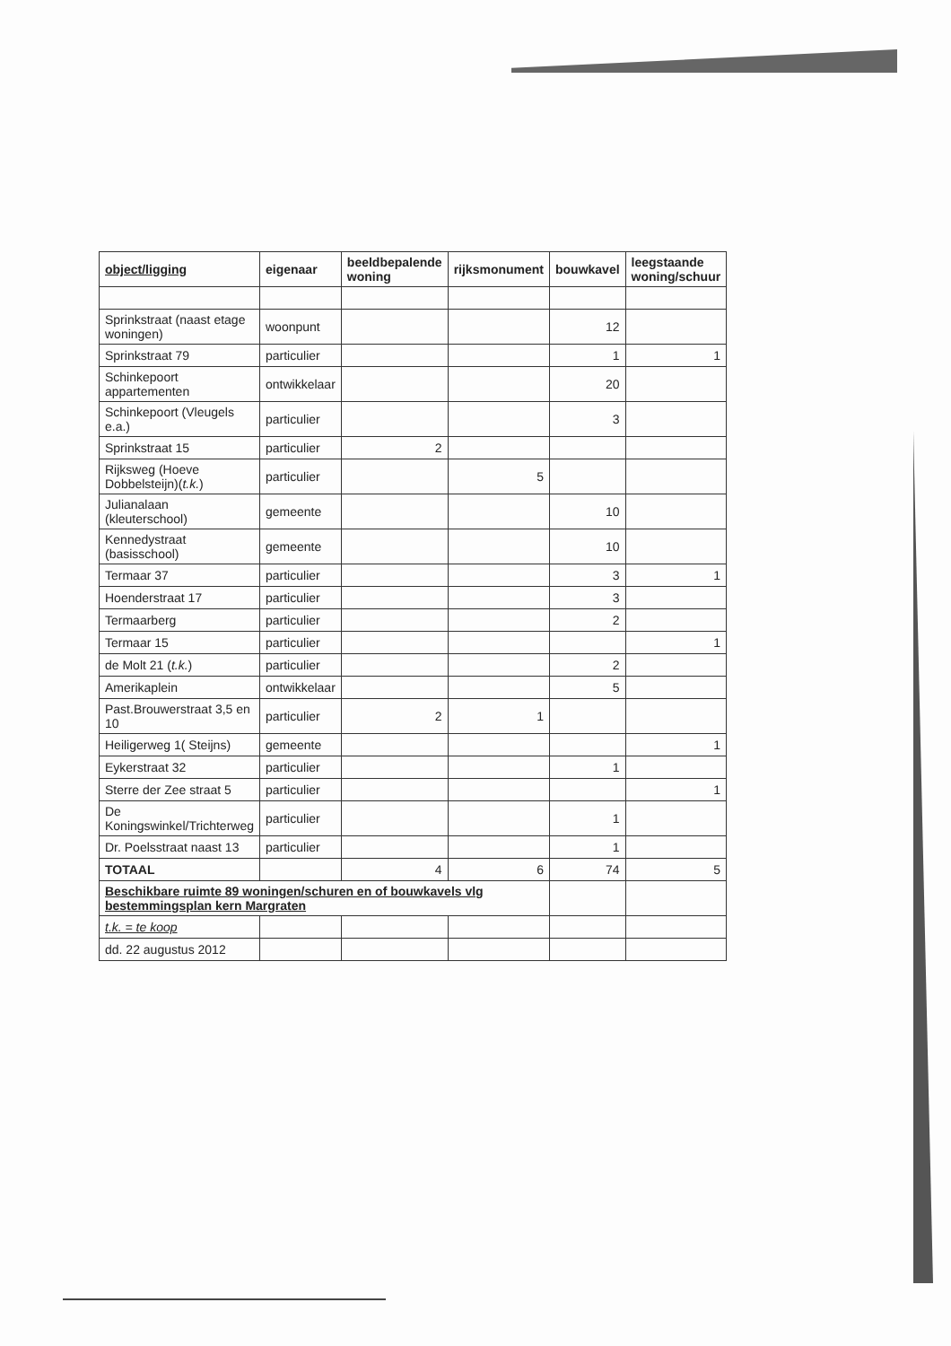| object/ligging | eigenaar | beeldbepalende woning | rijksmonument | bouwkavel | leegstaande woning/schuur |
| --- | --- | --- | --- | --- | --- |
| Sprinkstraat (naast etage woningen) | woonpunt | | | 12 | |
| Sprinkstraat 79 | particulier | | | 1 | 1 |
| Schinkepoort appartementen | ontwikkelaar | | | 20 | |
| Schinkepoort (Vleugels e.a.) | particulier | | | 3 | |
| Sprinkstraat 15 | particulier | 2 | | | |
| Rijksweg (Hoeve Dobbelsteijn)( t.k. ) | particulier | | 5 | | |
| Julianalaan (kleuterschool) | gemeente | | | 10 | |
| Kennedystraat (basisschool) | gemeente | | | 10 | |
| Termaar 37 | particulier | | | 3 | 1 |
| Hoenderstraat 17 | particulier | | | 3 | |
| Termaarberg | particulier | | | 2 | |
| Termaar 15 | particulier | | | | 1 |
| de Molt 21 ( t.k. ) | particulier | | | 2 | |
| Amerikaplein | ontwikkelaar | | | 5 | |
| Past.Brouwerstraat 3,5 en 10 | particulier | 2 | 1 | | |
| Heiligerweg 1( Steijns) | gemeente | | | | 1 |
| Eykerstraat 32 | particulier | | | 1 | |
| Sterre der Zee straat 5 | particulier | | | | 1 |
| De Koningswinkel/Trichterweg | particulier | | | 1 | |
| Dr. Poelsstraat naast 13 | particulier | | | 1 | |
| TOTAAL | | 4 | 6 | 74 | 5 |
| Beschikbare ruimte 89 woningen/schuren en of bouwkavels vlg bestemmingsplan kern Margraten | | | | | |
| t.k. = te koop | | | | | |
| dd. 22 augustus 2012 | | | | | |